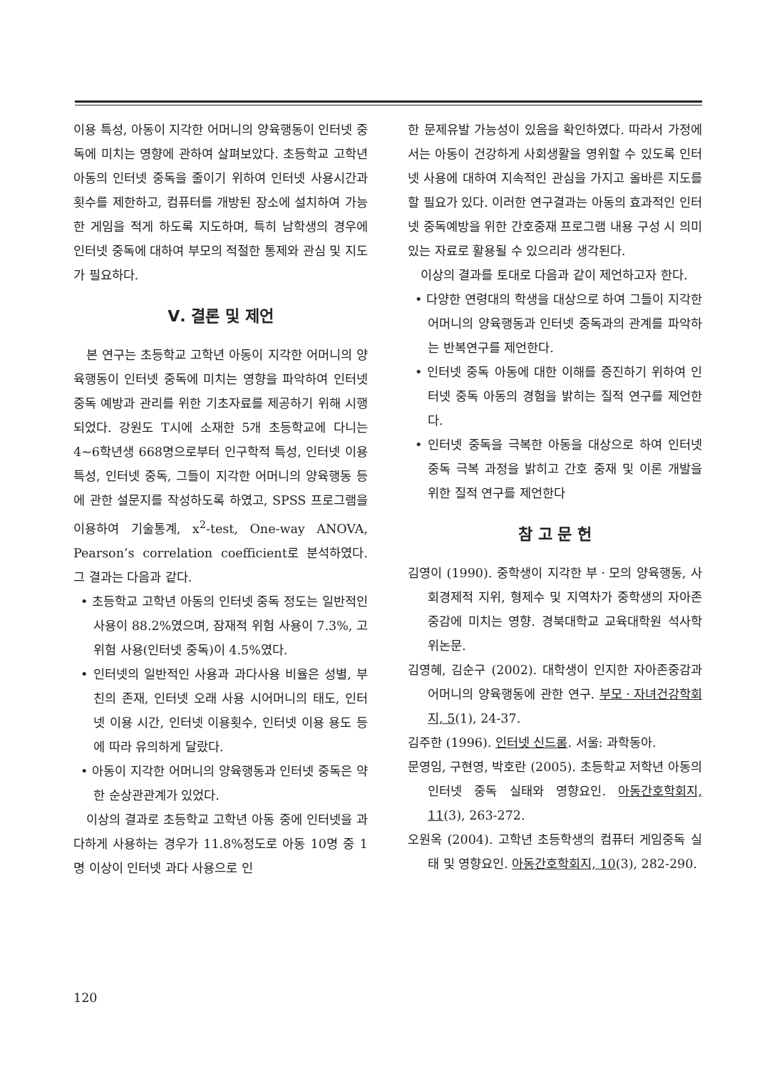이용 특성, 아동이 지각한 어머니의 양육행동이 인터넷 중독에 미치는 영향에 관하여 살펴보았다. 초등학교 고학년 아동의 인터넷 중독을 줄이기 위하여 인터넷 사용시간과 횟수를 제한하고, 컴퓨터를 개방된 장소에 설치하여 가능한 게임을 적게 하도록 지도하며, 특히 남학생의 경우에 인터넷 중독에 대하여 부모의 적절한 통제와 관심 및 지도가 필요하다.
Ⅴ. 결론 및 제언
본 연구는 초등학교 고학년 아동이 지각한 어머니의 양육행동이 인터넷 중독에 미치는 영향을 파악하여 인터넷 중독 예방과 관리를 위한 기초자료를 제공하기 위해 시행되었다. 강원도 T시에 소재한 5개 초등학교에 다니는 4~6학년생 668명으로부터 인구학적 특성, 인터넷 이용 특성, 인터넷 중독, 그들이 지각한 어머니의 양육행동 등에 관한 설문지를 작성하도록 하였고, SPSS 프로그램을 이용하여 기술통계, x<sup>2</sup>-test, One-way ANOVA, Pearson’s correlation coefficient로 분석하였다. 그 결과는 다음과 같다.
• 초등학교 고학년 아동의 인터넷 중독 정도는 일반적인 사용이 88.2%였으며, 잠재적 위험 사용이 7.3%, 고위험 사용(인터넷 중독)이 4.5%였다.
• 인터넷의 일반적인 사용과 과다사용 비율은 성별, 부친의 존재, 인터넷 오래 사용 시어머니의 태도, 인터넷 이용 시간, 인터넷 이용횟수, 인터넷 이용 용도 등에 따라 유의하게 달랐다.
• 아동이 지각한 어머니의 양육행동과 인터넷 중독은 약한 순상관관계가 있었다.
이상의 결과로 초등학교 고학년 아동 중에 인터넷을 과다하게 사용하는 경우가 11.8%정도로 아동 10명 중 1명 이상이 인터넷 과다 사용으로 인
한 문제유발 가능성이 있음을 확인하였다. 따라서 가정에서는 아동이 건강하게 사회생활을 영위할 수 있도록 인터넷 사용에 대하여 지속적인 관심을 가지고 올바른 지도를 할 필요가 있다. 이러한 연구결과는 아동의 효과적인 인터넷 중독예방을 위한 간호중재 프로그램 내용 구성 시 의미 있는 자료로 활용될 수 있으리라 생각된다.
이상의 결과를 토대로 다음과 같이 제언하고자 한다.
• 다양한 연령대의 학생을 대상으로 하여 그들이 지각한 어머니의 양육행동과 인터넷 중독과의 관계를 파악하는 반복연구를 제언한다.
• 인터넷 중독 아동에 대한 이해를 증진하기 위하여 인터넷 중독 아동의 경험을 밝히는 질적 연구를 제언한다.
• 인터넷 중독을 극복한 아동을 대상으로 하여 인터넷 중독 극복 과정을 밝히고 간호 중재 및 이론 개발을 위한 질적 연구를 제언한다
참 고 문 헌
김영이 (1990). 중학생이 지각한 부ㆍ모의 양육행동, 사회경제적 지위, 형제수 및 지역차가 중학생의 자아존중감에 미치는 영향. 경북대학교 교육대학원 석사학위논문.
김영혜, 김순구 (2002). 대학생이 인지한 자아존중감과 어머니의 양육행동에 관한 연구. 부모ㆍ자녀건강학회지, 5(1), 24-37.
김주한 (1996). 인터넷 신드롬. 서울: 과학동아.
문영임, 구현영, 박호란 (2005). 초등학교 저학년 아동의 인터넷 중독 실태와 영향요인. 아동간호학회지, 11(3), 263-272.
오원옥 (2004). 고학년 초등학생의 컴퓨터 게임중독 실태 및 영향요인. 아동간호학회지, 10(3), 282-290.
120